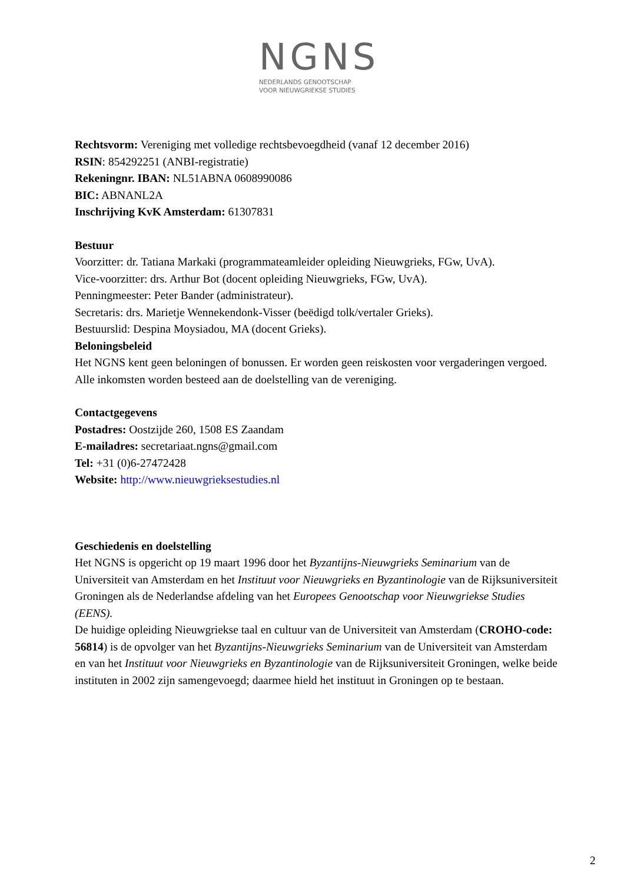NGNS
NEDERLANDS GENOOTSCHAP
VOOR NIEUWGRIEKSE STUDIES
Rechtsvorm: Vereniging met volledige rechtsbevoegdheid (vanaf 12 december 2016)
RSIN: 854292251 (ANBI-registratie)
Rekeningnr. IBAN: NL51ABNA 0608990086
BIC: ABNANL2A
Inschrijving KvK Amsterdam: 61307831
Bestuur
Voorzitter: dr. Tatiana Markaki (programmateamleider opleiding Nieuwgrieks, FGw, UvA).
Vice-voorzitter: drs. Arthur Bot (docent opleiding Nieuwgrieks, FGw, UvA).
Penningmeester: Peter Bander (administrateur).
Secretaris: drs. Marietje Wennekendonk-Visser (beëdigd tolk/vertaler Grieks).
Bestuurslid: Despina Moysiadou, MA (docent Grieks).
Beloningsbeleid
Het NGNS kent geen beloningen of bonussen. Er worden geen reiskosten voor vergaderingen vergoed. Alle inkomsten worden besteed aan de doelstelling van de vereniging.
Contactgegevens
Postadres: Oostzijde 260, 1508 ES Zaandam
E-mailadres: secretariaat.ngns@gmail.com
Tel: +31 (0)6-27472428
Website: http://www.nieuwgrieksestudies.nl
Geschiedenis en doelstelling
Het NGNS is opgericht op 19 maart 1996 door het Byzantijns-Nieuwgrieks Seminarium van de Universiteit van Amsterdam en het Instituut voor Nieuwgrieks en Byzantinologie van de Rijksuniversiteit Groningen als de Nederlandse afdeling van het Europees Genootschap voor Nieuwgriekse Studies (EENS).
De huidige opleiding Nieuwgriekse taal en cultuur van de Universiteit van Amsterdam (CROHO-code: 56814) is de opvolger van het Byzantijns-Nieuwgrieks Seminarium van de Universiteit van Amsterdam en van het Instituut voor Nieuwgrieks en Byzantinologie van de Rijksuniversiteit Groningen, welke beide instituten in 2002 zijn samengevoegd; daarmee hield het instituut in Groningen op te bestaan.
2